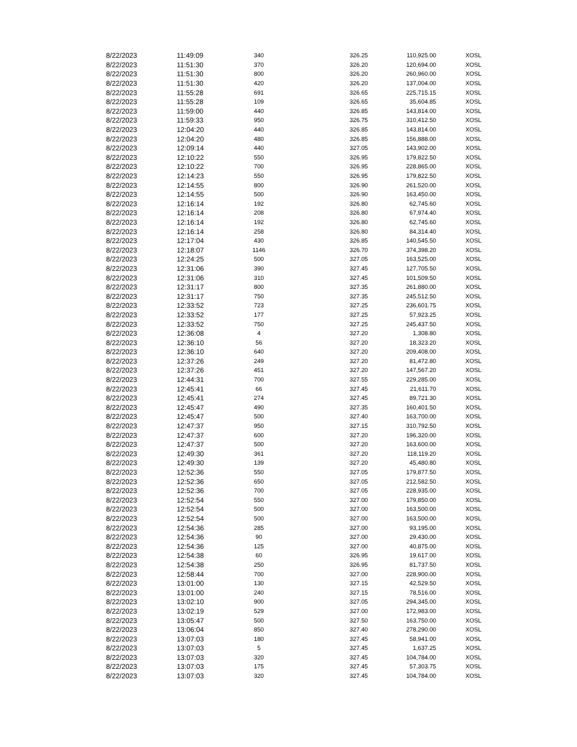| 8/22/2023 | 11:49:09 | 340 | 326.25 | 110,925.00 | XOSL |
| 8/22/2023 | 11:51:30 | 370 | 326.20 | 120,694.00 | XOSL |
| 8/22/2023 | 11:51:30 | 800 | 326.20 | 260,960.00 | XOSL |
| 8/22/2023 | 11:51:30 | 420 | 326.20 | 137,004.00 | XOSL |
| 8/22/2023 | 11:55:28 | 691 | 326.65 | 225,715.15 | XOSL |
| 8/22/2023 | 11:55:28 | 109 | 326.65 | 35,604.85 | XOSL |
| 8/22/2023 | 11:59:00 | 440 | 326.85 | 143,814.00 | XOSL |
| 8/22/2023 | 11:59:33 | 950 | 326.75 | 310,412.50 | XOSL |
| 8/22/2023 | 12:04:20 | 440 | 326.85 | 143,814.00 | XOSL |
| 8/22/2023 | 12:04:20 | 480 | 326.85 | 156,888.00 | XOSL |
| 8/22/2023 | 12:09:14 | 440 | 327.05 | 143,902.00 | XOSL |
| 8/22/2023 | 12:10:22 | 550 | 326.95 | 179,822.50 | XOSL |
| 8/22/2023 | 12:10:22 | 700 | 326.95 | 228,865.00 | XOSL |
| 8/22/2023 | 12:14:23 | 550 | 326.95 | 179,822.50 | XOSL |
| 8/22/2023 | 12:14:55 | 800 | 326.90 | 261,520.00 | XOSL |
| 8/22/2023 | 12:14:55 | 500 | 326.90 | 163,450.00 | XOSL |
| 8/22/2023 | 12:16:14 | 192 | 326.80 | 62,745.60 | XOSL |
| 8/22/2023 | 12:16:14 | 208 | 326.80 | 67,974.40 | XOSL |
| 8/22/2023 | 12:16:14 | 192 | 326.80 | 62,745.60 | XOSL |
| 8/22/2023 | 12:16:14 | 258 | 326.80 | 84,314.40 | XOSL |
| 8/22/2023 | 12:17:04 | 430 | 326.85 | 140,545.50 | XOSL |
| 8/22/2023 | 12:18:07 | 1146 | 326.70 | 374,398.20 | XOSL |
| 8/22/2023 | 12:24:25 | 500 | 327.05 | 163,525.00 | XOSL |
| 8/22/2023 | 12:31:06 | 390 | 327.45 | 127,705.50 | XOSL |
| 8/22/2023 | 12:31:06 | 310 | 327.45 | 101,509.50 | XOSL |
| 8/22/2023 | 12:31:17 | 800 | 327.35 | 261,880.00 | XOSL |
| 8/22/2023 | 12:31:17 | 750 | 327.35 | 245,512.50 | XOSL |
| 8/22/2023 | 12:33:52 | 723 | 327.25 | 236,601.75 | XOSL |
| 8/22/2023 | 12:33:52 | 177 | 327.25 | 57,923.25 | XOSL |
| 8/22/2023 | 12:33:52 | 750 | 327.25 | 245,437.50 | XOSL |
| 8/22/2023 | 12:36:08 | 4 | 327.20 | 1,308.80 | XOSL |
| 8/22/2023 | 12:36:10 | 56 | 327.20 | 18,323.20 | XOSL |
| 8/22/2023 | 12:36:10 | 640 | 327.20 | 209,408.00 | XOSL |
| 8/22/2023 | 12:37:26 | 249 | 327.20 | 81,472.80 | XOSL |
| 8/22/2023 | 12:37:26 | 451 | 327.20 | 147,567.20 | XOSL |
| 8/22/2023 | 12:44:31 | 700 | 327.55 | 229,285.00 | XOSL |
| 8/22/2023 | 12:45:41 | 66 | 327.45 | 21,611.70 | XOSL |
| 8/22/2023 | 12:45:41 | 274 | 327.45 | 89,721.30 | XOSL |
| 8/22/2023 | 12:45:47 | 490 | 327.35 | 160,401.50 | XOSL |
| 8/22/2023 | 12:45:47 | 500 | 327.40 | 163,700.00 | XOSL |
| 8/22/2023 | 12:47:37 | 950 | 327.15 | 310,792.50 | XOSL |
| 8/22/2023 | 12:47:37 | 600 | 327.20 | 196,320.00 | XOSL |
| 8/22/2023 | 12:47:37 | 500 | 327.20 | 163,600.00 | XOSL |
| 8/22/2023 | 12:49:30 | 361 | 327.20 | 118,119.20 | XOSL |
| 8/22/2023 | 12:49:30 | 139 | 327.20 | 45,480.80 | XOSL |
| 8/22/2023 | 12:52:36 | 550 | 327.05 | 179,877.50 | XOSL |
| 8/22/2023 | 12:52:36 | 650 | 327.05 | 212,582.50 | XOSL |
| 8/22/2023 | 12:52:36 | 700 | 327.05 | 228,935.00 | XOSL |
| 8/22/2023 | 12:52:54 | 550 | 327.00 | 179,850.00 | XOSL |
| 8/22/2023 | 12:52:54 | 500 | 327.00 | 163,500.00 | XOSL |
| 8/22/2023 | 12:52:54 | 500 | 327.00 | 163,500.00 | XOSL |
| 8/22/2023 | 12:54:36 | 285 | 327.00 | 93,195.00 | XOSL |
| 8/22/2023 | 12:54:36 | 90 | 327.00 | 29,430.00 | XOSL |
| 8/22/2023 | 12:54:36 | 125 | 327.00 | 40,875.00 | XOSL |
| 8/22/2023 | 12:54:38 | 60 | 326.95 | 19,617.00 | XOSL |
| 8/22/2023 | 12:54:38 | 250 | 326.95 | 81,737.50 | XOSL |
| 8/22/2023 | 12:58:44 | 700 | 327.00 | 228,900.00 | XOSL |
| 8/22/2023 | 13:01:00 | 130 | 327.15 | 42,529.50 | XOSL |
| 8/22/2023 | 13:01:00 | 240 | 327.15 | 78,516.00 | XOSL |
| 8/22/2023 | 13:02:10 | 900 | 327.05 | 294,345.00 | XOSL |
| 8/22/2023 | 13:02:19 | 529 | 327.00 | 172,983.00 | XOSL |
| 8/22/2023 | 13:05:47 | 500 | 327.50 | 163,750.00 | XOSL |
| 8/22/2023 | 13:06:04 | 850 | 327.40 | 278,290.00 | XOSL |
| 8/22/2023 | 13:07:03 | 180 | 327.45 | 58,941.00 | XOSL |
| 8/22/2023 | 13:07:03 | 5 | 327.45 | 1,637.25 | XOSL |
| 8/22/2023 | 13:07:03 | 320 | 327.45 | 104,784.00 | XOSL |
| 8/22/2023 | 13:07:03 | 175 | 327.45 | 57,303.75 | XOSL |
| 8/22/2023 | 13:07:03 | 320 | 327.45 | 104,784.00 | XOSL |